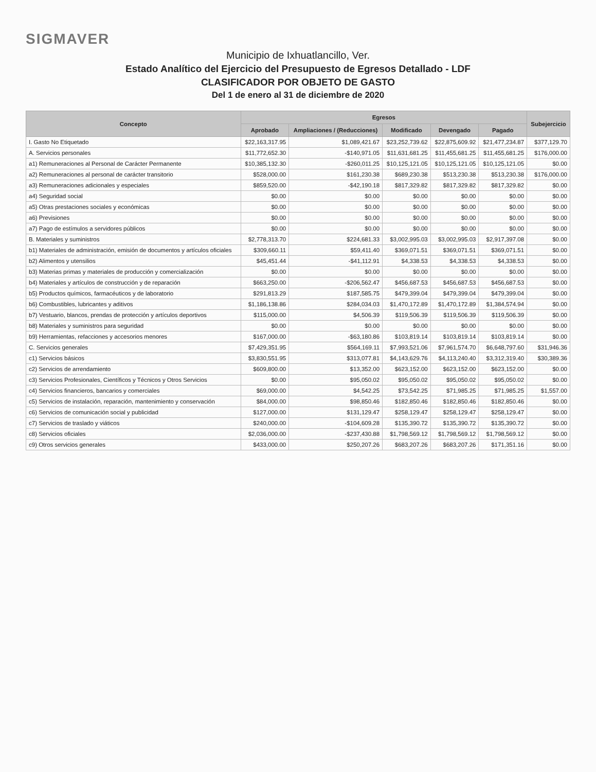SIGMAVER
Municipio de Ixhuatlancillo, Ver.
Estado Analítico del Ejercicio del Presupuesto de Egresos Detallado - LDF
CLASIFICADOR POR OBJETO DE GASTO
Del 1 de enero al 31 de diciembre de 2020
| Concepto | Egresos | | | | | Subejercicio |
| --- | --- | --- | --- | --- | --- | --- |
| | Aprobado | Ampliaciones / (Reducciones) | Modificado | Devengado | Pagado | |
| I. Gasto No Etiquetado | $22,163,317.95 | $1,089,421.67 | $23,252,739.62 | $22,875,609.92 | $21,477,234.87 | $377,129.70 |
| A. Servicios personales | $11,772,652.30 | -$140,971.05 | $11,631,681.25 | $11,455,681.25 | $11,455,681.25 | $176,000.00 |
| a1) Remuneraciones al Personal de Carácter Permanente | $10,385,132.30 | -$260,011.25 | $10,125,121.05 | $10,125,121.05 | $10,125,121.05 | $0.00 |
| a2) Remuneraciones al personal de carácter transitorio | $528,000.00 | $161,230.38 | $689,230.38 | $513,230.38 | $513,230.38 | $176,000.00 |
| a3) Remuneraciones adicionales y especiales | $859,520.00 | -$42,190.18 | $817,329.82 | $817,329.82 | $817,329.82 | $0.00 |
| a4) Seguridad social | $0.00 | $0.00 | $0.00 | $0.00 | $0.00 | $0.00 |
| a5) Otras prestaciones sociales y económicas | $0.00 | $0.00 | $0.00 | $0.00 | $0.00 | $0.00 |
| a6) Previsiones | $0.00 | $0.00 | $0.00 | $0.00 | $0.00 | $0.00 |
| a7) Pago de estímulos a servidores públicos | $0.00 | $0.00 | $0.00 | $0.00 | $0.00 | $0.00 |
| B. Materiales y suministros | $2,778,313.70 | $224,681.33 | $3,002,995.03 | $3,002,995.03 | $2,917,397.08 | $0.00 |
| b1) Materiales de administración, emisión de documentos y artículos oficiales | $309,660.11 | $59,411.40 | $369,071.51 | $369,071.51 | $369,071.51 | $0.00 |
| b2) Alimentos y utensilios | $45,451.44 | -$41,112.91 | $4,338.53 | $4,338.53 | $4,338.53 | $0.00 |
| b3) Materias primas y materiales de producción y comercialización | $0.00 | $0.00 | $0.00 | $0.00 | $0.00 | $0.00 |
| b4) Materiales y artículos de construcción y de reparación | $663,250.00 | -$206,562.47 | $456,687.53 | $456,687.53 | $456,687.53 | $0.00 |
| b5) Productos químicos, farmacéuticos y de laboratorio | $291,813.29 | $187,585.75 | $479,399.04 | $479,399.04 | $479,399.04 | $0.00 |
| b6) Combustibles, lubricantes y aditivos | $1,186,138.86 | $284,034.03 | $1,470,172.89 | $1,470,172.89 | $1,384,574.94 | $0.00 |
| b7) Vestuario, blancos, prendas de protección y artículos deportivos | $115,000.00 | $4,506.39 | $119,506.39 | $119,506.39 | $119,506.39 | $0.00 |
| b8) Materiales y suministros para seguridad | $0.00 | $0.00 | $0.00 | $0.00 | $0.00 | $0.00 |
| b9) Herramientas, refacciones y accesorios menores | $167,000.00 | -$63,180.86 | $103,819.14 | $103,819.14 | $103,819.14 | $0.00 |
| C. Servicios generales | $7,429,351.95 | $564,169.11 | $7,993,521.06 | $7,961,574.70 | $6,648,797.60 | $31,946.36 |
| c1) Servicios básicos | $3,830,551.95 | $313,077.81 | $4,143,629.76 | $4,113,240.40 | $3,312,319.40 | $30,389.36 |
| c2) Servicios de arrendamiento | $609,800.00 | $13,352.00 | $623,152.00 | $623,152.00 | $623,152.00 | $0.00 |
| c3) Servicios Profesionales, Científicos y Técnicos y Otros Servicios | $0.00 | $95,050.02 | $95,050.02 | $95,050.02 | $95,050.02 | $0.00 |
| c4) Servicios financieros, bancarios y comerciales | $69,000.00 | $4,542.25 | $73,542.25 | $71,985.25 | $71,985.25 | $1,557.00 |
| c5) Servicios de instalación, reparación, mantenimiento y conservación | $84,000.00 | $98,850.46 | $182,850.46 | $182,850.46 | $182,850.46 | $0.00 |
| c6) Servicios de comunicación social y publicidad | $127,000.00 | $131,129.47 | $258,129.47 | $258,129.47 | $258,129.47 | $0.00 |
| c7) Servicios de traslado y viáticos | $240,000.00 | -$104,609.28 | $135,390.72 | $135,390.72 | $135,390.72 | $0.00 |
| c8) Servicios oficiales | $2,036,000.00 | -$237,430.88 | $1,798,569.12 | $1,798,569.12 | $1,798,569.12 | $0.00 |
| c9) Otros servicios generales | $433,000.00 | $250,207.26 | $683,207.26 | $683,207.26 | $171,351.16 | $0.00 |